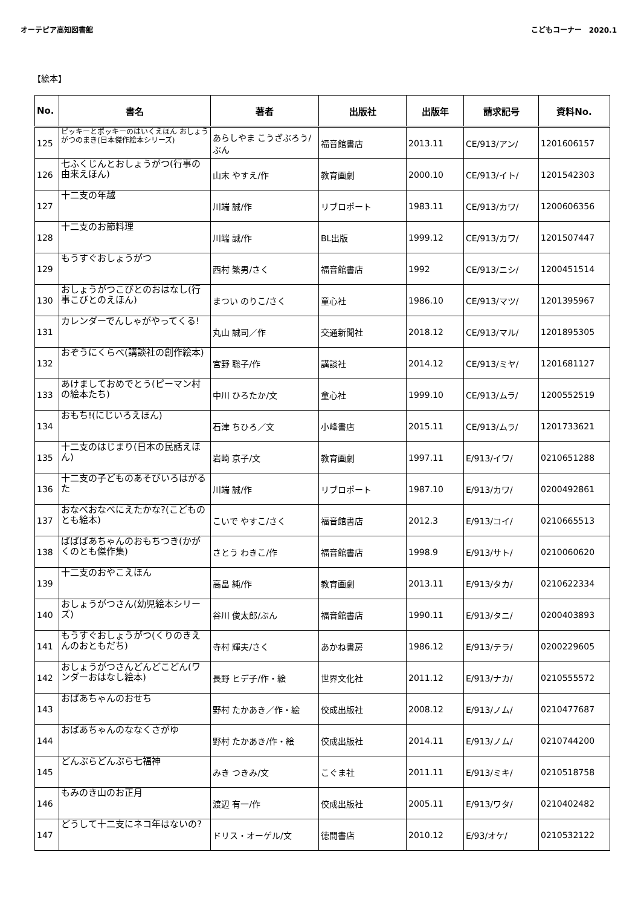オーテピア高知図書館 こどもコーナー　2020.1
【絵本】
| No. | 書名 | 著者 | 出版社 | 出版年 | 請求記号 | 資料No. |
| --- | --- | --- | --- | --- | --- | --- |
| 125 | ピッキーとポッキーのはいくえほん おしょうがつのまき(日本傑作絵本シリーズ) | あらしやま こうざぶろう/ぶん | 福音館書店 | 2013.11 | CE/913/アン/ | 1201606157 |
| 126 | 七ふくじんとおしょうがつ(行事の由来えほん) | 山末 やすえ/作 | 教育画劇 | 2000.10 | CE/913/イト/ | 1201542303 |
| 127 | 十二支の年越 | 川端 誠/作 | リブロポート | 1983.11 | CE/913/カワ/ | 1200606356 |
| 128 | 十二支のお節料理 | 川端 誠/作 | BL出版 | 1999.12 | CE/913/カワ/ | 1201507447 |
| 129 | もうすぐおしょうがつ | 西村 繁男/さく | 福音館書店 | 1992 | CE/913/ニシ/ | 1200451514 |
| 130 | おしょうがつこびとのおはなし(行事こびとのえほん) | まつい のりこ/さく | 童心社 | 1986.10 | CE/913/マツ/ | 1201395967 |
| 131 | カレンダーでんしゃがやってくる! | 丸山 誠司／作 | 交通新聞社 | 2018.12 | CE/913/マル/ | 1201895305 |
| 132 | おぞうにくらべ(講談社の創作絵本) | 宮野 聡子/作 | 講談社 | 2014.12 | CE/913/ミヤ/ | 1201681127 |
| 133 | あけましておめでとう(ピーマン村の絵本たち) | 中川 ひろたか/文 | 童心社 | 1999.10 | CE/913/ムラ/ | 1200552519 |
| 134 | おもち!(にじいろえほん) | 石津 ちひろ／文 | 小峰書店 | 2015.11 | CE/913/ムラ/ | 1201733621 |
| 135 | 十二支のはじまり(日本の民話えほん) | 岩崎 京子/文 | 教育画劇 | 1997.11 | E/913/イワ/ | 0210651288 |
| 136 | 十二支の子どものあそびいろはがるた | 川端 誠/作 | リブロポート | 1987.10 | E/913/カワ/ | 0200492861 |
| 137 | おなべおなべにえたかな?(こどものとも絵本) | こいで やすこ/さく | 福音館書店 | 2012.3 | E/913/コイ/ | 0210665513 |
| 138 | ばばばあちゃんのおもちつき(かがくのとも傑作集) | さとう わきこ/作 | 福音館書店 | 1998.9 | E/913/サト/ | 0210060620 |
| 139 | 十二支のおやこえほん | 高畠 純/作 | 教育画劇 | 2013.11 | E/913/タカ/ | 0210622334 |
| 140 | おしょうがつさん(幼児絵本シリーズ) | 谷川 俊太郎/ぶん | 福音館書店 | 1990.11 | E/913/タニ/ | 0200403893 |
| 141 | もうすぐおしょうがつ(くりのきえんのおともだち) | 寺村 輝夫/さく | あかね書房 | 1986.12 | E/913/テラ/ | 0200229605 |
| 142 | おしょうがつさんどんどこどん(ワンダーおはなし絵本) | 長野 ヒデ子/作・絵 | 世界文化社 | 2011.12 | E/913/ナカ/ | 0210555572 |
| 143 | おばあちゃんのおせち | 野村 たかあき／作・絵 | 佼成出版社 | 2008.12 | E/913/ノム/ | 0210477687 |
| 144 | おばあちゃんのななくさがゆ | 野村 たかあき/作・絵 | 佼成出版社 | 2014.11 | E/913/ノム/ | 0210744200 |
| 145 | どんぶらどんぶら七福神 | みき つきみ/文 | こぐま社 | 2011.11 | E/913/ミキ/ | 0210518758 |
| 146 | もみのき山のお正月 | 渡辺 有一/作 | 佼成出版社 | 2005.11 | E/913/ワタ/ | 0210402482 |
| 147 | どうして十二支にネコ年はないの? | ドリス・オーゲル/文 | 徳間書店 | 2010.12 | E/93/オケ/ | 0210532122 |